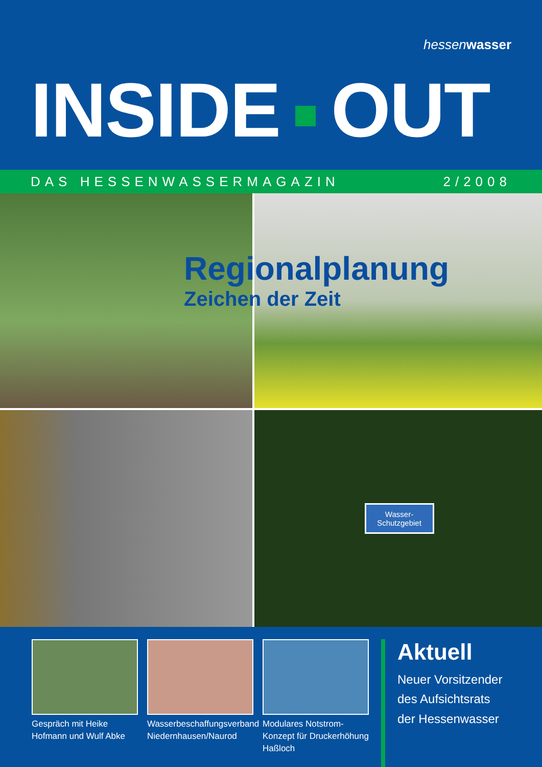hessenwasser
INSIDE OUT
DAS HESSENWASSERMAGAZIN 2/2008
Wasser-
Schutzgebiet
Regionalplanung
Zeichen der Zeit
Gespräch mit Heike Hofmann und Wulf Abke
Wasserbeschaffungsverband Niedernhausen/Naurod
Modulares Notstrom-Konzept für Druckerhöhung Haßloch
Aktuell
Neuer Vorsitzender
des Aufsichtsrats
der Hessenwasser